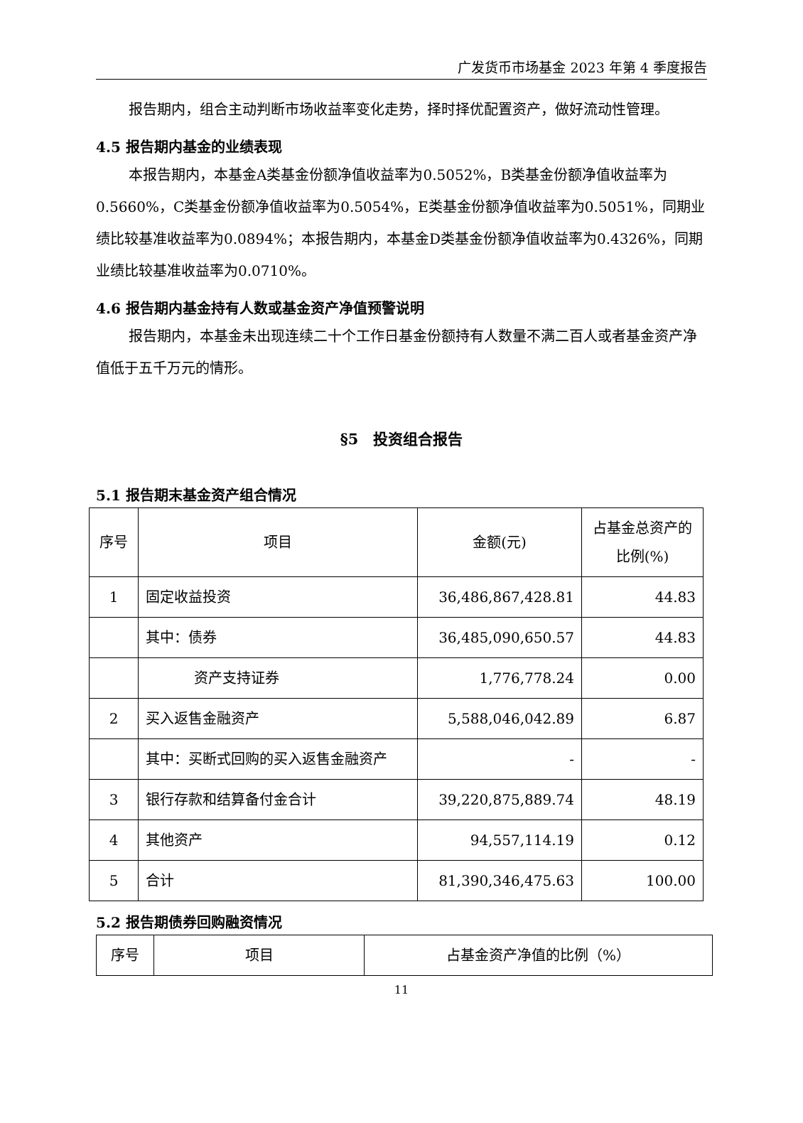广发货币市场基金 2023 年第 4 季度报告
报告期内，组合主动判断市场收益率变化走势，择时择优配置资产，做好流动性管理。
4.5 报告期内基金的业绩表现
本报告期内，本基金A类基金份额净值收益率为0.5052%，B类基金份额净值收益率为0.5660%，C类基金份额净值收益率为0.5054%，E类基金份额净值收益率为0.5051%，同期业绩比较基准收益率为0.0894%；本报告期内，本基金D类基金份额净值收益率为0.4326%，同期业绩比较基准收益率为0.0710%。
4.6 报告期内基金持有人数或基金资产净值预警说明
报告期内，本基金未出现连续二十个工作日基金份额持有人数量不满二百人或者基金资产净值低于五千万元的情形。
§5　投资组合报告
5.1 报告期末基金资产组合情况
| 序号 | 项目 | 金额(元) | 占基金总资产的比例(%) |
| --- | --- | --- | --- |
| 1 | 固定收益投资 | 36,486,867,428.81 | 44.83 |
| | 其中：债券 | 36,485,090,650.57 | 44.83 |
| | 资产支持证券 | 1,776,778.24 | 0.00 |
| 2 | 买入返售金融资产 | 5,588,046,042.89 | 6.87 |
| | 其中：买断式回购的买入返售金融资产 | - | - |
| 3 | 银行存款和结算备付金合计 | 39,220,875,889.74 | 48.19 |
| 4 | 其他资产 | 94,557,114.19 | 0.12 |
| 5 | 合计 | 81,390,346,475.63 | 100.00 |
5.2 报告期债券回购融资情况
| 序号 | 项目 | 占基金资产净值的比例（%） |
| --- | --- | --- |
11